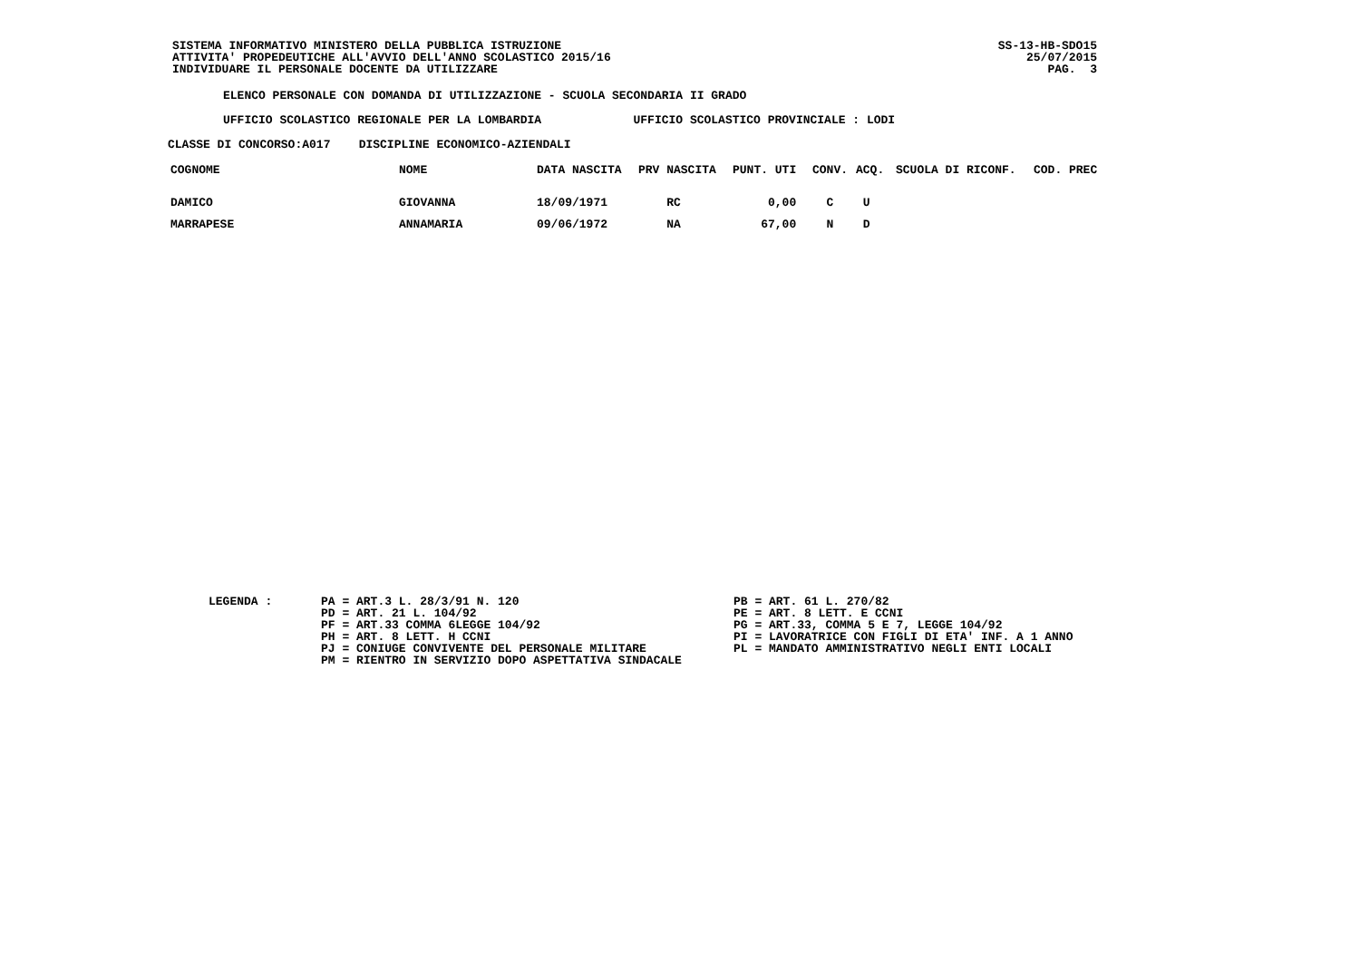SISTEMA INFORMATIVO MINISTERO DELLA PUBBLICA ISTRUZIONE ATTIVITA' PROPEDEUTICHE ALL'AVVIO DELL'ANNO SCOLASTICO 2015/16 INDIVIDUARE IL PERSONALE DOCENTE DA UTILIZZARE
SS-13-HB-SDO15 25/07/2015 PAG. 3
ELENCO PERSONALE CON DOMANDA DI UTILIZZAZIONE - SCUOLA SECONDARIA II GRADO
UFFICIO SCOLASTICO REGIONALE PER LA LOMBARDIA UFFICIO SCOLASTICO PROVINCIALE : LODI
CLASSE DI CONCORSO:A017 DISCIPLINE ECONOMICO-AZIENDALI
| COGNOME | NOME | DATA NASCITA | PRV NASCITA | PUNT. UTI | CONV. | ACQ. | SCUOLA DI RICONF. | COD. PREC |
| --- | --- | --- | --- | --- | --- | --- | --- | --- |
| DAMICO | GIOVANNA | 18/09/1971 | RC | 0,00 | C | U | | |
| MARRAPESE | ANNAMARIA | 09/06/1972 | NA | 67,00 | N | D | | |
LEGENDA :
PA = ART.3 L. 28/3/91 N. 120 PD = ART. 21 L. 104/92 PF = ART.33 COMMA 6LEGGE 104/92 PH = ART. 8 LETT. H CCNI PJ = CONIUGE CONVIVENTE DEL PERSONALE MILITARE PM = RIENTRO IN SERVIZIO DOPO ASPETTATIVA SINDACALE
PB = ART. 61 L. 270/82 PE = ART. 8 LETT. E CCNI PG = ART.33, COMMA 5 E 7, LEGGE 104/92 PI = LAVORATRICE CON FIGLI DI ETA' INF. A 1 ANNO PL = MANDATO AMMINISTRATIVO NEGLI ENTI LOCALI